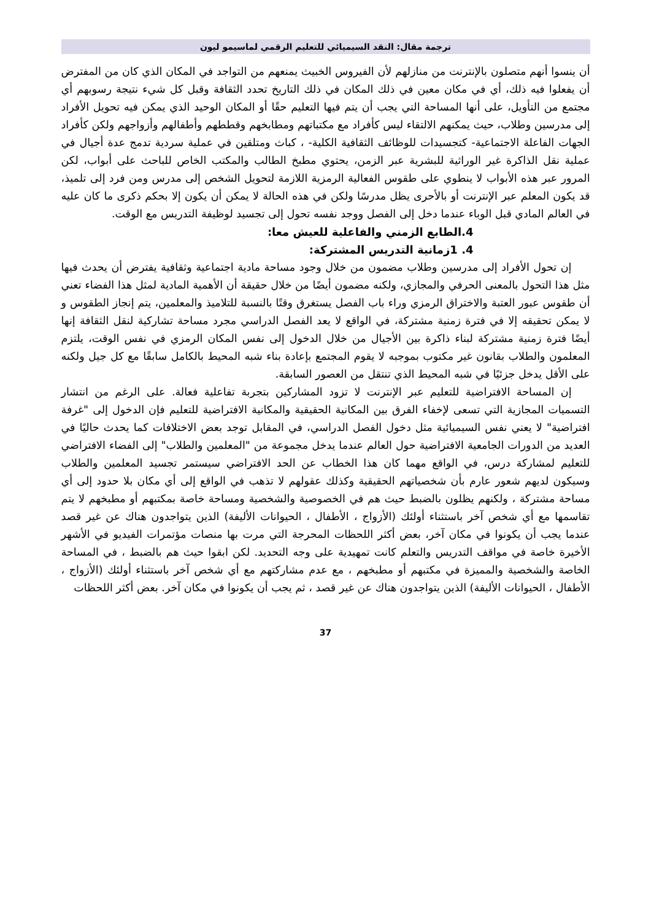ترجمة مقال: النقد السيميائي للتعليم الرقمي لماسيمو ليون
أن ينسوا أنهم متصلون بالإنترنت من منازلهم لأن الفيروس الخبيث يمنعهم من التواجد في المكان الذي كان من المفترض أن يفعلوا فيه ذلك، أي في مكان معين في ذلك المكان في ذلك التاريخ تحدد الثقافة وقبل كل شيء نتيجة رسوبهم أي مجتمع من التأويل، على أنها المساحة التي يجب أن يتم فيها التعليم حقًا أو المكان الوحيد الذي يمكن فيه تحويل الأفراد إلى مدرسين وطلاب، حيث يمكنهم الالتقاء ليس كأفراد مع مكتباتهم ومطابخهم وقططهم وأطفالهم وأزواجهم ولكن كأفراد الجهات الفاعلة الاجتماعية- كتجسيدات للوظائف الثقافية الكلية- ، كباث ومتلقين في عملية سردية تدمج عدة أجيال في عملية نقل الذاكرة غير الوراثية للبشرية عبر الزمن، يحتوي مطبخ الطالب والمكتب الخاص للباحث على أبواب، لكن المرور عبر هذه الأبواب لا ينطوي على طقوس الفعالية الرمزية اللازمة لتحويل الشخص إلى مدرس ومن فرد إلى تلميذ، قد يكون المعلم عبر الإنترنت أو بالأحرى يظل مدرسًا ولكن في هذه الحالة لا يمكن أن يكون إلا بحكم ذكرى ما كان عليه في العالم المادي قبل الوباء عندما دخل إلى الفصل ووجد نفسه تحول إلى تجسيد لوظيفة التدريس مع الوقت.
4.الطابع الزمني والفاعلية للعيش معا:
4. 1زمانية التدريس المشتركة:
إن تحول الأفراد إلى مدرسين وطلاب مضمون من خلال وجود مساحة مادية اجتماعية وثقافية يفترض أن يحدث فيها مثل هذا التحول بالمعنى الحرفي والمجازي، ولكنه مضمون أيضًا من خلال حقيقة أن الأهمية المادية لمثل هذا الفضاء تعني أن طقوس عبور العتبة والاختراق الرمزي وراء باب الفصل يستغرق وقتًا بالنسبة للتلاميذ والمعلمين، يتم إنجاز الطقوس و لا يمكن تحقيقه إلا في فترة زمنية مشتركة، في الواقع لا يعد الفصل الدراسي مجرد مساحة تشاركية لنقل الثقافة إنها أيضًا فترة زمنية مشتركة لبناء ذاكرة بين الأجيال من خلال الدخول إلى نفس المكان الرمزي في نفس الوقت، يلتزم المعلمون والطلاب بقانون غير مكتوب بموجبه لا يقوم المجتمع بإعادة بناء شبه المحيط بالكامل سابقًا مع كل جيل ولكنه على الأقل يدخل جزئيًا في شبه المحيط الذي تنتقل من العصور السابقة.
إن المساحة الافتراضية للتعليم عبر الإنترنت لا تزود المشاركين بتجربة تفاعلية فعالة. على الرغم من انتشار التسميات المجازية التي تسعى لإخفاء الفرق بين المكانية الحقيقية والمكانية الافتراضية للتعليم فإن الدخول إلى "غرفة افتراضية" لا يعني نفس السيميائية مثل دخول الفصل الدراسي، في المقابل توجد بعض الاختلافات كما يحدث حاليًا في العديد من الدورات الجامعية الافتراضية حول العالم عندما يدخل مجموعة من "المعلمين والطلاب" إلى الفضاء الافتراضي للتعليم لمشاركة درس، في الواقع مهما كان هذا الخطاب عن الحد الافتراضي سيستمر تجسيد المعلمين والطلاب وسيكون لديهم شعور عارم بأن شخصياتهم الحقيقية وكذلك عقولهم لا تذهب في الواقع إلى أي مكان بلا حدود إلى أي مساحة مشتركة ، ولكنهم يظلون بالضبط حيث هم في الخصوصية والشخصية ومساحة خاصة بمكتبهم أو مطبخهم لا يتم تقاسمها مع أي شخص آخر باستثناء أولئك (الأزواج ، الأطفال ، الحيوانات الأليفة) الذين يتواجدون هناك عن غير قصد عندما يجب أن يكونوا في مكان آخر، بعض أكثر اللحظات المحرجة التي مرت بها منصات مؤتمرات الفيديو في الأشهر الأخيرة خاصة في مواقف التدريس والتعلم كانت تمهيدية على وجه التحديد. لكن ابقوا حيث هم بالضبط ، في المساحة الخاصة والشخصية والمميزة في مكتبهم أو مطبخهم ، مع عدم مشاركتهم مع أي شخص آخر باستثناء أولئك (الأزواج ، الأطفال ، الحيوانات الأليفة) الذين يتواجدون هناك عن غير قصد ، ثم يجب أن يكونوا في مكان آخر. بعض أكثر اللحظات
37